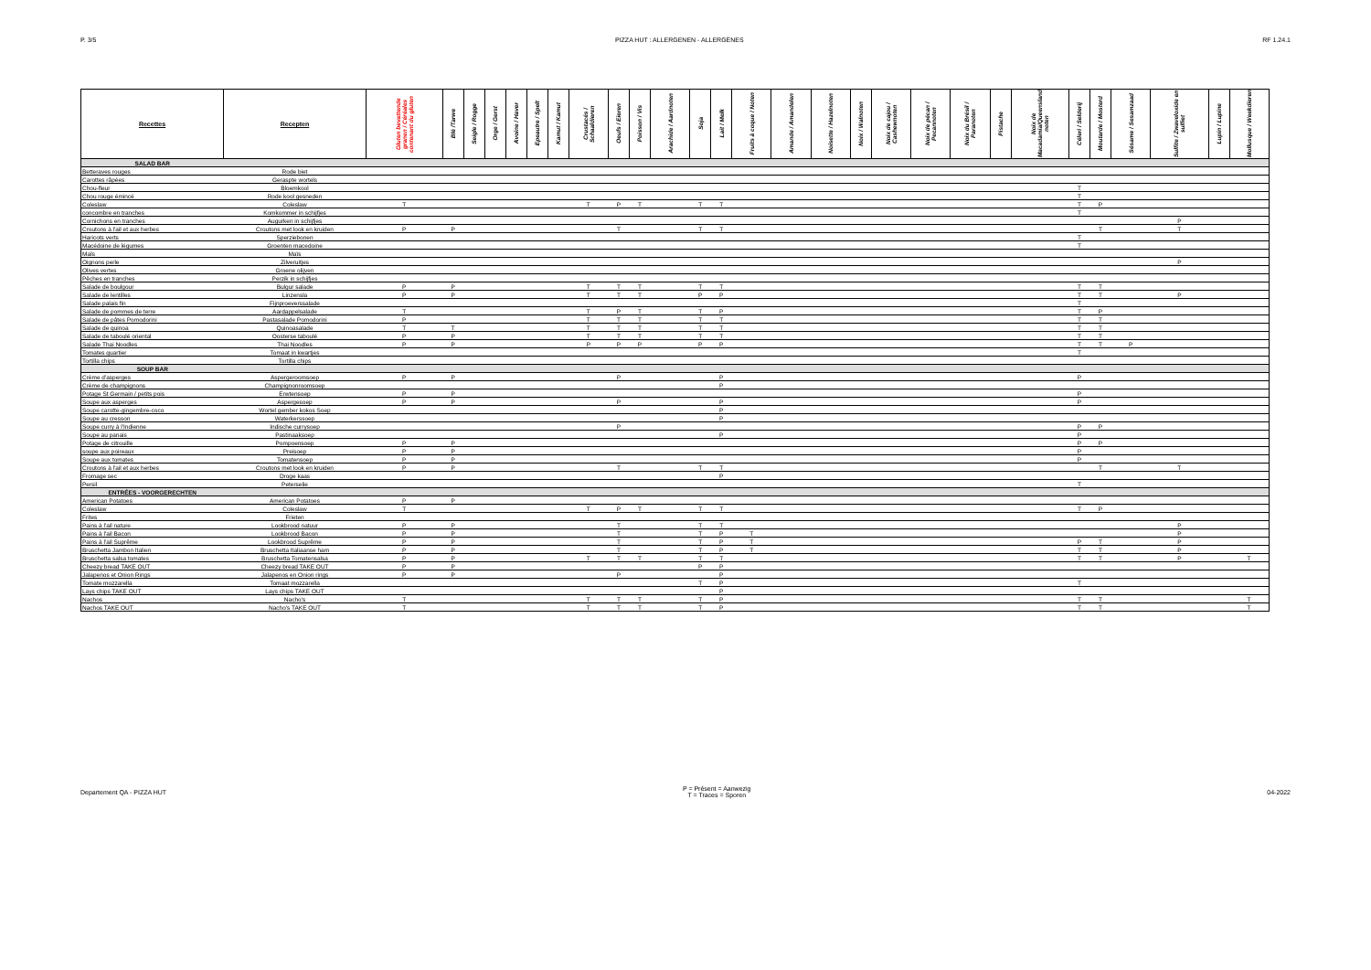P. 3/5 PIZZA HUT : ALLERGENEN - ALLERGÈNES RF 1.24.1
| Recettes | Recepten | Gluten bevattende granen / Céréales contenant du gluten | Blé /Tarwe | Seigle / Rogge | Orge / Gerst | Avoine / Haver | Epeautre / Spelt | Kamut / Kamut | Crustacés / Schaaldieren | Oeufs / Eieren | Poisson / Vis | Arachide / Aardnoten | Soja | Lait / Melk | Fruits à coque / Noten | Amande / Amandelen | Noisette / Hazelnoten | Noix / Walnoten | Noix de cajou / Cashewnoten | Noix de pécan / Pecannoten | Noix du Brésil / Paranoten | Pistache | Noix de Macadamia/Queensland noten | Céleri / Selderij | Moutarde / Mosterd | Sésame / Sesamzaad | Sulfite / Zwaveloxide en sulfiet | Lupin / Lupine | Mollusque / Weekdieren |
| --- | --- | --- | --- | --- | --- | --- | --- | --- | --- | --- | --- | --- | --- | --- | --- | --- | --- | --- | --- | --- | --- | --- | --- | --- | --- | --- | --- | --- | --- |
| SALAD BAR | | | | | | | | | | | | | | | | | | | | | | | | | | | | | |
| Betteraves rouges | Rode biet | | | | | | | | | | | | | | | | | | | | | | | | | | | | |
| Carottes râpées | Geraspte wortels | | | | | | | | | | | | | | | | | | | | | | | | | | | | |
| Chou-fleur | Bloemkool | | | | | | | | | | | | | | | | | | | | | | | T | | | | | |
| Chou rouge émincé | Rode kool gesneden | | | | | | | | | | | | | | | | | | | | | | | T | | | | | |
| Coleslaw | Coleslaw | T | | | | | | | T | P | T | | T | T | | | | | | | | | | T | P | | | | |
| concombre en tranches | Komkommer in schijfjes | | | | | | | | | | | | | | | | | | | | | | | T | | | | | |
| Cornichons en tranches | Augurken in schijfjes | | | | | | | | | | | | | | | | | | | | | | | | | | P | | |
| Croutons à l'ail et aux herbes | Croutons met look en kruiden | P | P | | | | | | | T | | | T | T | | | | | | | | | | | T | | T | | |
| Haricots verts | Sperziebonen | | | | | | | | | | | | | | | | | | | | | | | T | | | | | |
| Macédoine de légumes | Groenten macedoine | | | | | | | | | | | | | | | | | | | | | | | T | | | | | |
| Maïs | Maïs | | | | | | | | | | | | | | | | | | | | | | | | | | | | |
| Oignons perle | Zilveruitjes | | | | | | | | | | | | | | | | | | | | | | | | | | P | | |
| Olives vertes | Groene olijven | | | | | | | | | | | | | | | | | | | | | | | | | | | | |
| Pêches en tranches | Perzik in schijfjes | | | | | | | | | | | | | | | | | | | | | | | | | | | | |
| Salade de boulgour | Bulgur salade | P | P | | | | | | T | T | T | | T | T | | | | | | | | | | T | T | | | | |
| Salade de lentilles | Linzensla | P | P | | | | | | T | T | T | | P | P | | | | | | | | | | T | T | | P | | |
| Salade palais fin | Fijnproeverssalade | | | | | | | | | | | | | | | | | | | | | | | T | | | | | |
| Salade de pommes de terre | Aardappelsalade | T | | | | | | | T | P | T | | T | P | | | | | | | | | | T | P | | | | |
| Salade de pâtes Pomodorini | Pastasalade Pomodorini | P | | | | | | | T | T | T | | T | T | | | | | | | | | | T | T | | | | |
| Salade de quinoa | Quinoasalade | T | T | | | | | | T | T | T | | T | T | | | | | | | | | | T | T | | | | |
| Salade de taboulé oriental | Oosterse taboulé | P | P | | | | | | T | T | T | | T | T | | | | | | | | | | T | T | | | | |
| Salade Thai Noodles | Thai Noodles | P | P | | | | | | P | P | P | | P | P | | | | | | | | | | T | T | P | | | |
| Tomates quartier | Tomaat in kwartjes | | | | | | | | | | | | | | | | | | | | | | | T | | | | | |
| Tortilla chips | Tortilla chips | | | | | | | | | | | | | | | | | | | | | | | | | | | | |
| SOUP BAR | | | | | | | | | | | | | | | | | | | | | | | | | | | | | |
| Crème d'asperges | Aspergeroomsoep | P | P | | | | | | | P | | | | P | | | | | | | | | | P | | | | | |
| Crème de champignons | Champignonroomsoep | | | | | | | | | | | | | P | | | | | | | | | | | | | | | |
| Potage St Germain / petits pois | Erwtensoep | P | P | | | | | | | | | | | | | | | | | | | | | P | | | | | |
| Soupe aux asperges | Aspergesoep | P | P | | | | | | | P | | | | P | | | | | | | | | | P | | | | | |
| Soupe carotte-gingembre-coco | Wortel gember kokos Soep | | | | | | | | | | | | | P | | | | | | | | | | | | | | | |
| Soupe au cresson | Waterkerssoep | | | | | | | | | | | | | P | | | | | | | | | | | | | | | |
| Soupe curry à l'Indienne | Indische currysoep | | | | | | | | | P | | | | | | | | | | | | | | P | P | | | | |
| Soupe au panais | Pastinaaksoep | | | | | | | | | | | | | P | | | | | | | | | | P | | | | | |
| Potage de citrouille | Pompoensoep | P | P | | | | | | | | | | | | | | | | | | | | | P | P | | | | |
| soupe aux poireaux | Preisoep | P | P | | | | | | | | | | | | | | | | | | | | | P | | | | | |
| Soupe aux tomates | Tomatensoep | P | P | | | | | | | | | | | | | | | | | | | | | P | | | | | |
| Croutons à l'ail et aux herbes | Croutons met look en kruiden | P | P | | | | | | | T | | | T | T | | | | | | | | | | | T | | T | | |
| Fromage sec | Droge kaas | | | | | | | | | | | | | P | | | | | | | | | | | | | | | |
| Persil | Peterselie | | | | | | | | | | | | | | | | | | | | | | | T | | | | | |
| ENTRÉES - VOORGERECHTEN | | | | | | | | | | | | | | | | | | | | | | | | | | | | | |
| American Potatoes | American Potatoes | P | P | | | | | | | | | | | | | | | | | | | | | | | | | | |
| Coleslaw | Coleslaw | T | | | | | | | T | P | T | | T | T | | | | | | | | | | T | P | | | | |
| Frites | Frieten | | | | | | | | | | | | | | | | | | | | | | | | | | | | |
| Pains à l'ail nature | Lookbrood natuur | P | P | | | | | | | T | | | T | T | | | | | | | | | | | | | P | | |
| Pains à l'ail Bacon | Lookbrood Bacon | P | P | | | | | | | T | | | T | P | T | | | | | | | | | | | | P | | |
| Pains à l'ail Suprême | Lookbrood Suprême | P | P | | | | | | | T | | | T | P | T | | | | | | | | | P | T | | P | | |
| Bruschetta Jambon Italien | Bruschetta Italiaanse ham | P | P | | | | | | | T | | | T | P | T | | | | | | | | | T | T | | P | | |
| Bruschetta salsa tomates | Bruschetta Tomatensalsa | P | P | | | | | | T | T | T | | T | T | | | | | | | | | | T | T | | P | | T |
| Cheezy bread TAKE OUT | Cheezy bread TAKE OUT | P | P | | | | | | | | | | P | P | | | | | | | | | | | | | | | |
| Jalapenos et Onion Rings | Jalapenos en Onion rings | P | P | | | | | | | P | | | | P | | | | | | | | | | | | | | | |
| Tomate mozzarella | Tomaat mozzarella | | | | | | | | | | | | T | P | | | | | | | | | | T | | | | | |
| Lays chips TAKE OUT | Lays chips TAKE OUT | | | | | | | | | | | | | P | | | | | | | | | | | | | | | |
| Nachos | Nacho's | T | | | | | | | T | T | T | | T | P | | | | | | | | | | T | T | | | | T |
| Nachos TAKE OUT | Nacho's TAKE OUT | T | | | | | | | T | T | T | | T | P | | | | | | | | | | T | T | | | | T |
Departement QA - PIZZA HUT
P = Présent = Aanwezig
T = Traces = Sporen
04-2022